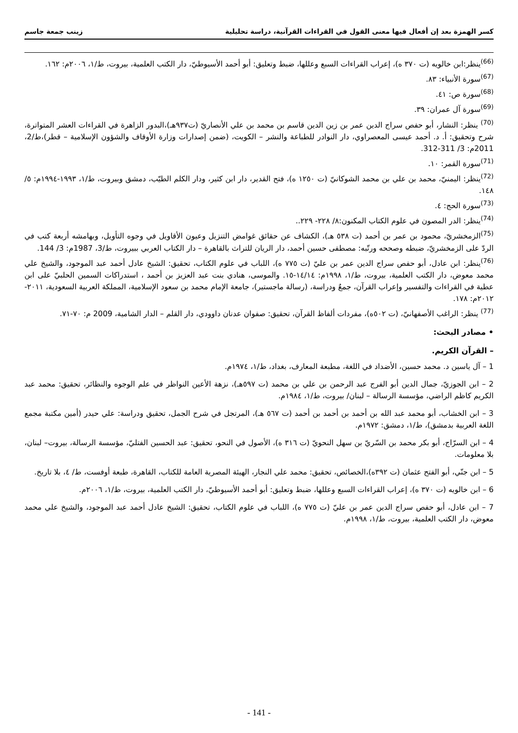كسر الهمزة بعد إن أفعال فيها معنى القول في القراءات القرآنية، دراسة تحليلية زينب جمعة جاسم
<sup>(66)</sup> ينظر:ابن خالويه (ت ٣٧٠ ه)، إعراب القراءات السبع وعللها، ضبط وتعليق: أبو أحمد الأسيوطيّ، دار الكتب العلمية، بيروت، ط/١، ٢٠٠٦م: ١٦٢.
<sup>(67)</sup> سورة الأنبياء: ٨٣.
<sup>(68)</sup> سورة ص: ٤١.
<sup>(69)</sup> سورة آل عمران: ٣٩.
<sup>(70)</sup> ينظر: النشار، أبو حفص سراج الدين عمر بن زين الدين قاسم بن محمد بن علي الأنصاريّ (ت٩٣٧هـ)،البدور الزاهرة في القراءات العشر المتواترة، شرح وتحقيق: أ. د. أحمد عيسى المعصراوي، دار النوادر للطباعة والنشر – الكويت، (ضمن إصدارات وزارة الأوقاف والشؤون الإسلامية – قطر)،ط/2، 2011م: 3/ 311-312.
<sup>(71)</sup> سورة القمر: ١٠.
<sup>(72)</sup> ينظر: اليمنيّ، محمد بن علي بن محمد الشوكانيّ (ت ١٢٥٠ ه)، فتح القدير، دار ابن كثير، ودار الكلم الطيّب، دمشق وبيروت، ط/١، ١٩٩٣-١٩٩٤م: ٥/ ١٤٨.
<sup>(73)</sup> سورة الحج: ٤.
<sup>(74)</sup> ينظر: الدر المصون في علوم الكتاب المكنون:٨/ ٢٢٨- ٢٢٩..
<sup>(75)</sup> الزمخشريّ، محمود بن عمر بن أحمد (ت ٥٣٨ هـ)، الكشاف عن حقائق غوامض التنزيل وعيون الأقاويل في وجوه التأويل، وبهامشه أربعة كتب في الردّ على الزمخشريّ، ضبطه وصححه ورتّبه: مصطفى حسين أحمد، دار الريان للتراث بالقاهرة – دار الكتاب العربي ببيروت، ط/3، 1987م: 3/ 144.
<sup>(76)</sup> ينظر: ابن عادل، أبو حفص سراج الدين عمر بن عليّ (ت ٧٧٥ ه)، اللباب في علوم الكتاب، تحقيق: الشيخ عادل أحمد عبد الموجود، والشيخ علي محمد معوض، دار الكتب العلمية، بيروت، ط/١، ١٩٩٨م: ١٤/١٤-١٥. والموسى، هنادي بنت عبد العزيز بن أحمد ، استدراكات السمين الحلبيّ على ابن عطية في القراءات والتفسير وإعراب القرآن، جمعٌ ودراسة، (رسالة ماجستير)، جامعة الإمام محمد بن سعود الإسلامية، المملكة العربية السعودية، ٢٠١١- ٢٠١٢م: ١٧٨.
<sup>(77)</sup> ينظر: الراغب الأصفهانيّ، (ت ٥٠٢ه)، مفردات ألفاظ القرآن، تحقيق: صفوان عدنان داوودي، دار القلم – الدار الشامية، 2009 م: ٧٠-٧١.
• مصادر البحث:
– القرآن الكريم.
1 – آل ياسين د. محمد حسين، الأضداد في اللغة، مطبعة المعارف، بغداد، ط/١، ١٩٧٤م.
2 – ابن الجوزيّ، جمال الدين أبو الفرج عبد الرحمن بن علي بن محمد (ت ٥٩٧هـ)، نزهة الأعين النواظر في علم الوجوه والنظائر، تحقيق: محمد عبد الكريم كاظم الراضي، مؤسسة الرسالة – لبنان/ بيروت، ط/١، ١٩٨٤م.
3 – ابن الخشاب، أبو محمد عبد الله بن أحمد بن أحمد بن أحمد (ت ٥٦٧ هـ)، المرتجل في شرح الجمل، تحقيق ودراسة: علي حيدر (أمين مكتبة مجمع اللغة العربية بدمشق)، ط/١، دمشق: ١٩٧٢م.
4 – ابن السرّاج، أبو بكر محمد بن السّريّ بن سهل النحويّ (ت ٣١٦ ه)، الأصول في النحو، تحقيق: عبد الحسين الفتليّ، مؤسسة الرسالة، بيروت– لبنان، بلا معلومات.
5 – ابن جنّي، أبو الفتح عثمان (ت ٣٩٢ه)،الخصائص، تحقيق: محمد علي النجار، الهيئة المصرية العامة للكتاب، القاهرة، طبعة أوفست، ط/ ٤، بلا تاريخ.
6 – ابن خالويه (ت ٣٧٠ ه)، إعراب القراءات السبع وعللها، ضبط وتعليق: أبو أحمد الأسيوطيّ، دار الكتب العلمية، بيروت، ط/١، ٢٠٠٦م.
7 – ابن عادل، أبو حفص سراج الدين عمر بن عليّ (ت ٧٧٥ ه)، اللباب في علوم الكتاب، تحقيق: الشيخ عادل أحمد عبد الموجود، والشيخ علي محمد معوض، دار الكتب العلمية، بيروت، ط/١، ١٩٩٨م.
- 141 -